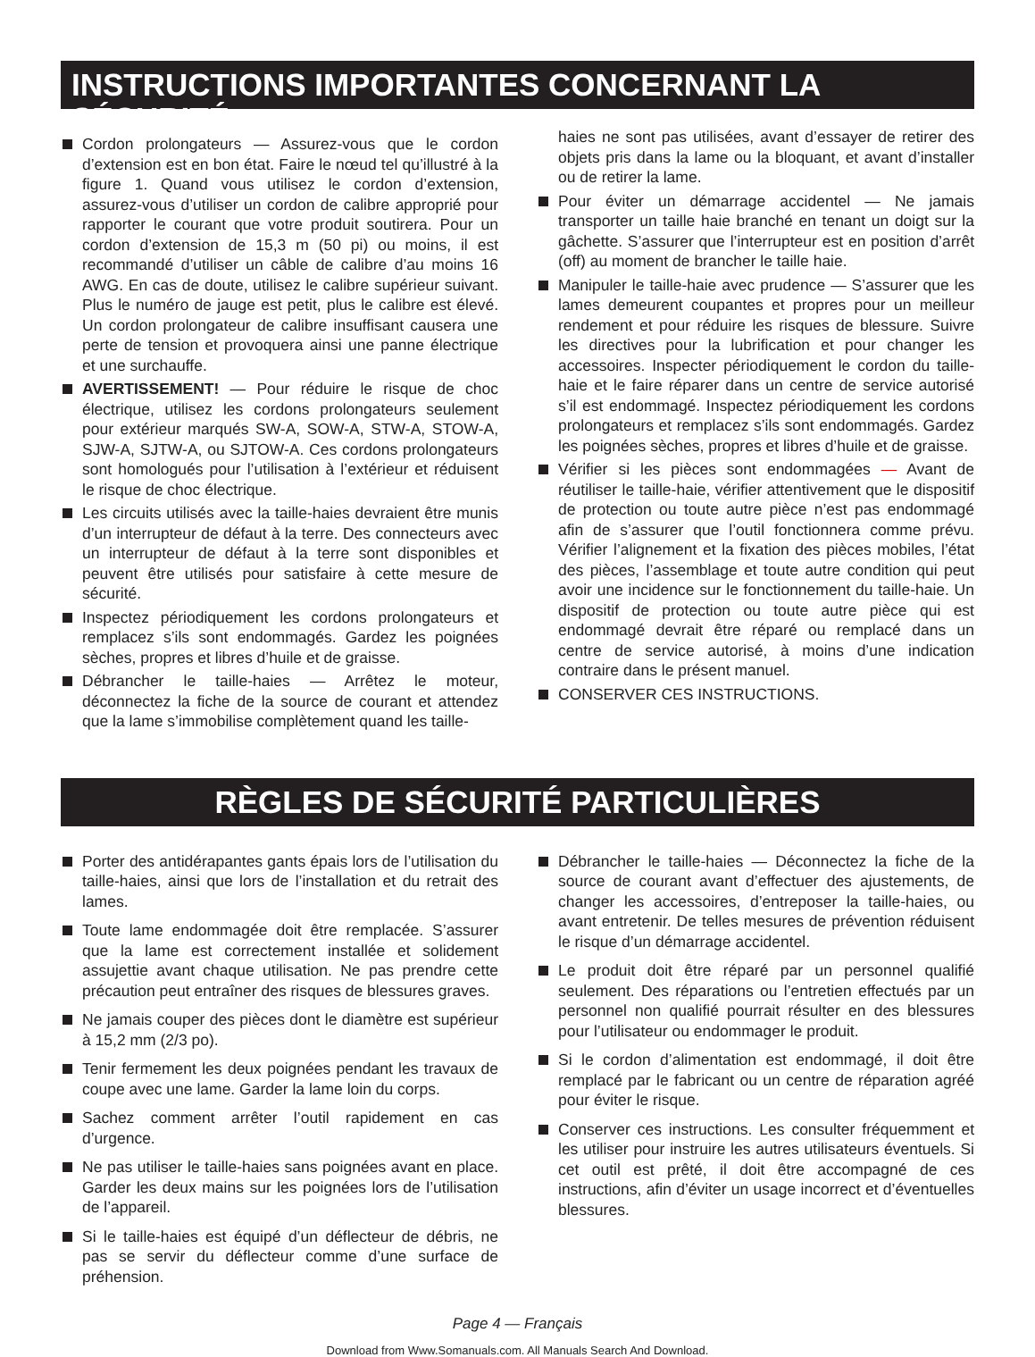INSTRUCTIONS IMPORTANTES CONCERNANT LA SÉCURITÉ
Cordon prolongateurs — Assurez-vous que le cordon d’extension est en bon état. Faire le nœud tel qu’illustré à la figure 1. Quand vous utilisez le cordon d’extension, assurez-vous d’utiliser un cordon de calibre approprié pour rapporter le courant que votre produit soutirera. Pour un cordon d’extension de 15,3 m (50 pi) ou moins, il est recommandé d’utiliser un câble de calibre d’au moins 16 AWG. En cas de doute, utilisez le calibre supérieur suivant. Plus le numéro de jauge est petit, plus le calibre est élevé. Un cordon prolongateur de calibre insuffisant causera une perte de tension et provoquera ainsi une panne électrique et une surchauffe.
AVERTISSEMENT! — Pour réduire le risque de choc électrique, utilisez les cordons prolongateurs seulement pour extérieur marqués SW-A, SOW-A, STW-A, STOW-A, SJW-A, SJTW-A, ou SJTOW-A. Ces cordons prolongateurs sont homologués pour l’utilisation à l’extérieur et réduisent le risque de choc électrique.
Les circuits utilisés avec la taille-haies devraient être munis d’un interrupteur de défaut à la terre. Des connecteurs avec un interrupteur de défaut à la terre sont disponibles et peuvent être utilisés pour satisfaire à cette mesure de sécurité.
Inspectez périodiquement les cordons prolongateurs et remplacez s’ils sont endommagés. Gardez les poignées sèches, propres et libres d’huile et de graisse.
Débrancher le taille-haies — Arrêtez le moteur, déconnectez la fiche de la source de courant et attendez que la lame s’immobilise complètement quand les taille-
haies ne sont pas utilisées, avant d’essayer de retirer des objets pris dans la lame ou la bloquant, et avant d’installer ou de retirer la lame.
Pour éviter un démarrage accidentel — Ne jamais transporter un taille haie branché en tenant un doigt sur la gâchette. S’assurer que l’interrupteur est en position d’arrêt (off) au moment de brancher le taille haie.
Manipuler le taille-haie avec prudence — S’assurer que les lames demeurent coupantes et propres pour un meilleur rendement et pour réduire les risques de blessure. Suivre les directives pour la lubrification et pour changer les accessoires. Inspecter périodiquement le cordon du taille-haie et le faire réparer dans un centre de service autorisé s’il est endommagé. Inspectez périodiquement les cordons prolongateurs et remplacez s’ils sont endommagés. Gardez les poignées sèches, propres et libres d’huile et de graisse.
Vérifier si les pièces sont endommagées — Avant de réutiliser le taille-haie, vérifier attentivement que le dispositif de protection ou toute autre pièce n’est pas endommagé afin de s’assurer que l’outil fonctionnera comme prévu. Vérifier l’alignement et la fixation des pièces mobiles, l’état des pièces, l’assemblage et toute autre condition qui peut avoir une incidence sur le fonctionnement du taille-haie. Un dispositif de protection ou toute autre pièce qui est endommagé devrait être réparé ou remplacé dans un centre de service autorisé, à moins d’une indication contraire dans le présent manuel.
CONSERVER CES INSTRUCTIONS.
RÈGLES DE SÉCURITÉ PARTICULIÈRES
Porter des antidérapantes gants épais lors de l’utilisation du taille-haies, ainsi que lors de l’installation et du retrait des lames.
Toute lame endommagée doit être remplacée. S’assurer que la lame est correctement installée et solidement assujettie avant chaque utilisation. Ne pas prendre cette précaution peut entraîner des risques de blessures graves.
Ne jamais couper des pièces dont le diamètre est supérieur à 15,2 mm (2/3 po).
Tenir fermement les deux poignées pendant les travaux de coupe avec une lame. Garder la lame loin du corps.
Sachez comment arrêter l’outil rapidement en cas d’urgence.
Ne pas utiliser le taille-haies sans poignées avant en place. Garder les deux mains sur les poignées lors de l’utilisation de l’appareil.
Si le taille-haies est équipé d’un déflecteur de débris, ne pas se servir du déflecteur comme d’une surface de préhension.
Débrancher le taille-haies — Déconnectez la fiche de la source de courant avant d’effectuer des ajustements, de changer les accessoires, d’entreposer la taille-haies, ou avant entretenir. De telles mesures de prévention réduisent le risque d’un démarrage accidentel.
Le produit doit être réparé par un personnel qualifié seulement. Des réparations ou l’entretien effectués par un personnel non qualifié pourrait résulter en des blessures pour l’utilisateur ou endommager le produit.
Si le cordon d’alimentation est endommagé, il doit être remplacé par le fabricant ou un centre de réparation agréé pour éviter le risque.
Conserver ces instructions. Les consulter fréquemment et les utiliser pour instruire les autres utilisateurs éventuels. Si cet outil est prêté, il doit être accompagné de ces instructions, afin d’éviter un usage incorrect et d’éventuelles blessures.
Page 4 — Français
Download from Www.Somanuals.com. All Manuals Search And Download.